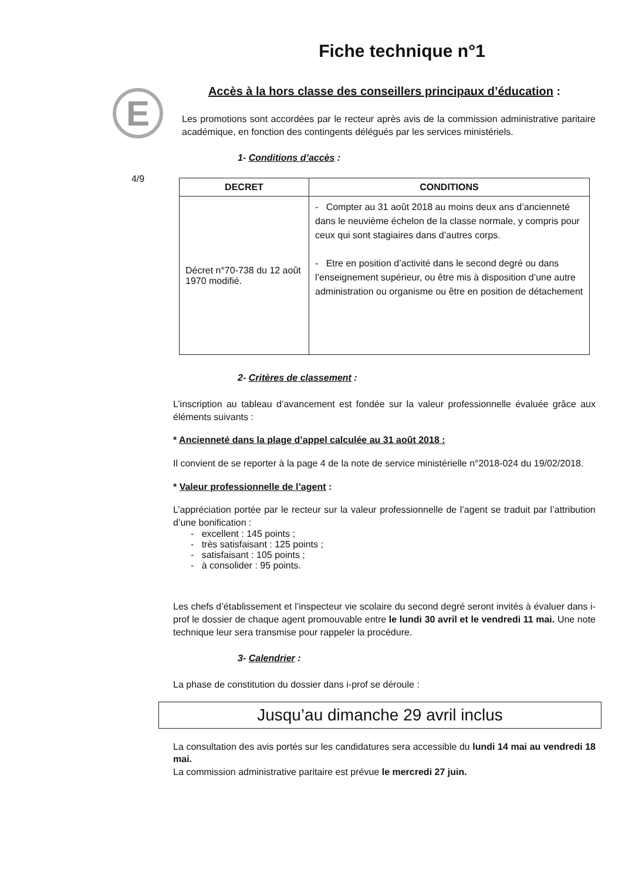E
4/9
Fiche technique n°1
Accès à la hors classe des conseillers principaux d’éducation :
Les promotions sont accordées par le recteur après avis de la commission administrative paritaire académique, en fonction des contingents délégués par les services ministériels.
1- Conditions d’accès :
| DECRET | CONDITIONS |
| --- | --- |
| Décret n°70-738 du 12 août 1970 modifié. | - Compter au 31 août 2018 au moins deux ans d’ancienneté dans le neuvième échelon de la classe normale, y compris pour ceux qui sont stagiaires dans d’autres corps. - Etre en position d’activité dans le second degré ou dans l’enseignement supérieur, ou être mis à disposition d’une autre administration ou organisme ou être en position de détachement |
2- Critères de classement :
L’inscription au tableau d’avancement est fondée sur la valeur professionnelle évaluée grâce aux éléments suivants :
* Ancienneté dans la plage d’appel calculée au 31 août 2018 :
Il convient de se reporter à la page 4 de la note de service ministérielle n°2018-024 du 19/02/2018.
* Valeur professionnelle de l’agent :
L’appréciation portée par le recteur sur la valeur professionnelle de l’agent se traduit par l’attribution d’une bonification :
- excellent : 145 points ;
- très satisfaisant : 125 points ;
- satisfaisant : 105 points ;
- à consolider : 95 points.
Les chefs d’établissement et l’inspecteur vie scolaire du second degré seront invités à évaluer dans i-prof le dossier de chaque agent promouvable entre le lundi 30 avril et le vendredi 11 mai. Une note technique leur sera transmise pour rappeler la procédure.
3- Calendrier :
La phase de constitution du dossier dans i-prof se déroule :
Jusqu’au dimanche 29 avril inclus
La consultation des avis portés sur les candidatures sera accessible du lundi 14 mai au vendredi 18 mai.
La commission administrative paritaire est prévue le mercredi 27 juin.